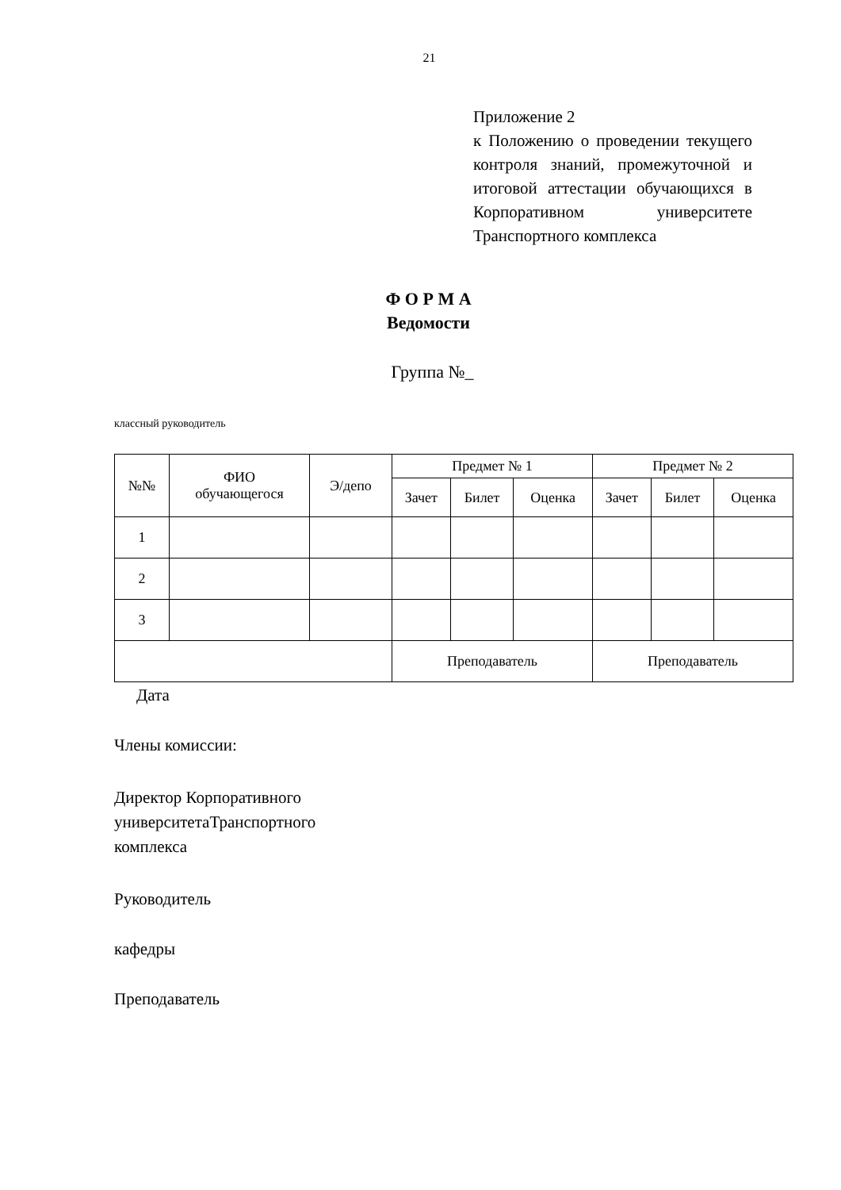21
Приложение 2
к Положению о проведении текущего контроля знаний, промежуточной и итоговой аттестации обучающихся в Корпоративном университете Транспортного комплекса
Ф О Р М А
Ведомости
Группа №_
классный руководитель
| №№ | ФИО обучающегося | Э/депо | Предмет № 1 | | | Предмет № 2 | | |
| --- | --- | --- | --- | --- | --- | --- | --- | --- |
| | | | Зачет | Билет | Оценка | Зачет | Билет | Оценка |
| 1 | | | | | | | | |
| 2 | | | | | | | | |
| 3 | | | | | | | | |
| | | | Преподаватель | | | Преподаватель | | |
Дата
Члены комиссии:
Директор Корпоративного
университетаТранспортного
комплекса
Руководитель
кафедры
Преподаватель